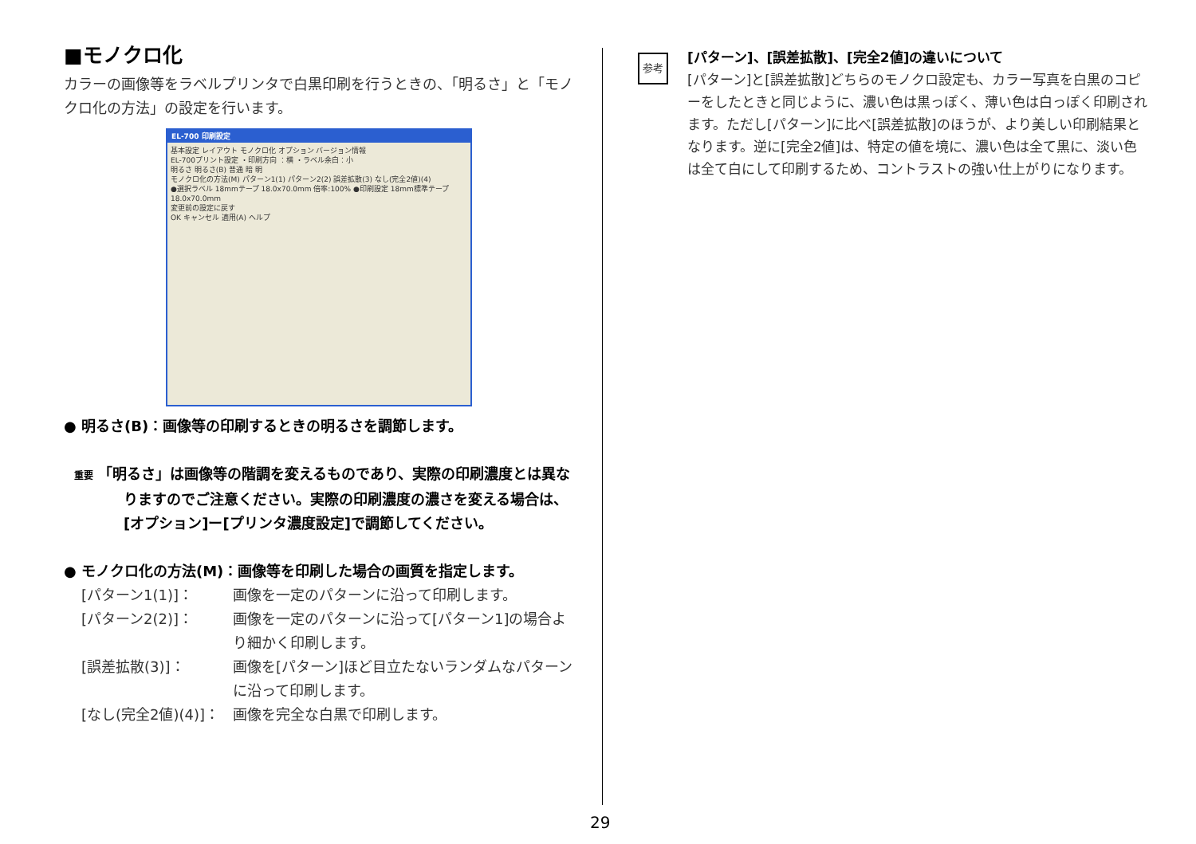■モノクロ化
カラーの画像等をラベルプリンタで白黒印刷を行うときの、「明るさ」と「モノクロ化の方法」の設定を行います。
EL-700 印刷設定
基本設定 レイアウト モノクロ化 オプション バージョン情報
EL-700プリント設定 ・印刷方向 ：横 ・ラベル余白：小
明るさ 明るさ(B) 普通 暗 明
モノクロ化の方法(M) パターン1(1) パターン2(2) 誤差拡散(3) なし(完全2値)(4)
●選択ラベル 18mmテープ 18.0x70.0mm 倍率:100% ●印刷設定 18mm標準テープ 18.0x70.0mm
変更前の設定に戻す
OK キャンセル 適用(A) ヘルプ
● 明るさ(B)：画像等の印刷するときの明るさを調節します。
重要 「明るさ」は画像等の階調を変えるものであり、実際の印刷濃度とは異なりますのでご注意ください。実際の印刷濃度の濃さを変える場合は、[オプション]ー[プリンタ濃度設定]で調節してください。
● モノクロ化の方法(M)：画像等を印刷した場合の画質を指定します。
[パターン1(1)]： 画像を一定のパターンに沿って印刷します。
[パターン2(2)]： 画像を一定のパターンに沿って[パターン1]の場合より細かく印刷します。
[誤差拡散(3)]： 画像を[パターン]ほど目立たないランダムなパターンに沿って印刷します。
[なし(完全2値)(4)]： 画像を完全な白黒で印刷します。
参考
[パターン]、[誤差拡散]、[完全2値]の違いについて
[パターン]と[誤差拡散]どちらのモノクロ設定も、カラー写真を白黒のコピーをしたときと同じように、濃い色は黒っぽく、薄い色は白っぽく印刷されます。ただし[パターン]に比べ[誤差拡散]のほうが、より美しい印刷結果となります。逆に[完全2値]は、特定の値を境に、濃い色は全て黒に、淡い色は全て白にして印刷するため、コントラストの強い仕上がりになります。
29